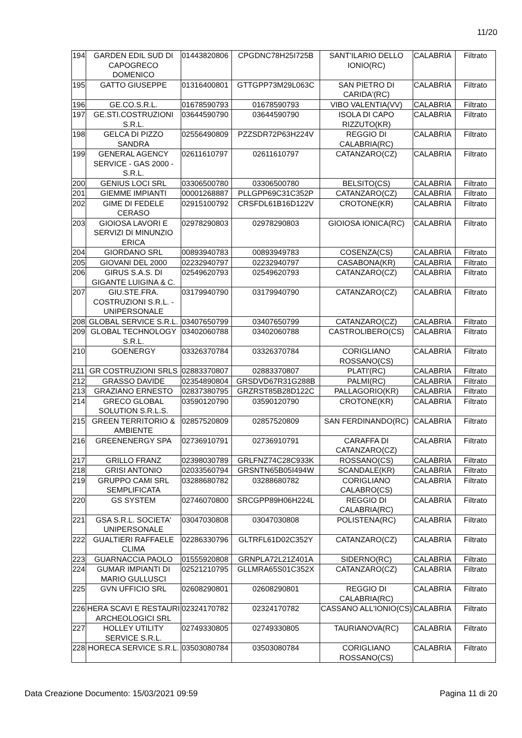11/20
| 194 | GARDEN EDIL SUD DI CAPOGRECO DOMENICO | 01443820806 | CPGDNC78H25I725B | SANT'ILARIO DELLO IONIO(RC) | CALABRIA | Filtrato |
| 195 | GATTO GIUSEPPE | 01316400801 | GTTGPP73M29L063C | SAN PIETRO DI CARIDA'(RC) | CALABRIA | Filtrato |
| 196 | GE.CO.S.R.L. | 01678590793 | 01678590793 | VIBO VALENTIA(VV) | CALABRIA | Filtrato |
| 197 | GE.STI.COSTRUZIONI S.R.L. | 03644590790 | 03644590790 | ISOLA DI CAPO RIZZUTO(KR) | CALABRIA | Filtrato |
| 198 | GELCA DI PIZZO SANDRA | 02556490809 | PZZSDR72P63H224V | REGGIO DI CALABRIA(RC) | CALABRIA | Filtrato |
| 199 | GENERAL AGENCY SERVICE - GAS 2000 - S.R.L. | 02611610797 | 02611610797 | CATANZARO(CZ) | CALABRIA | Filtrato |
| 200 | GENIUS LOCI SRL | 03306500780 | 03306500780 | BELSITO(CS) | CALABRIA | Filtrato |
| 201 | GIEMME IMPIANTI | 00001268887 | PLLGPP69C31C352P | CATANZARO(CZ) | CALABRIA | Filtrato |
| 202 | GIME DI FEDELE CERASO | 02915100792 | CRSFDL61B16D122V | CROTONE(KR) | CALABRIA | Filtrato |
| 203 | GIOIOSA LAVORI E SERVIZI DI MINUNZIO ERICA | 02978290803 | 02978290803 | GIOIOSA IONICA(RC) | CALABRIA | Filtrato |
| 204 | GIORDANO SRL | 00893940783 | 00893949783 | COSENZA(CS) | CALABRIA | Filtrato |
| 205 | GIOVANI DEL 2000 | 02232940797 | 02232940797 | CASABONA(KR) | CALABRIA | Filtrato |
| 206 | GIRUS S.A.S. DI GIGANTE LUIGINA & C. | 02549620793 | 02549620793 | CATANZARO(CZ) | CALABRIA | Filtrato |
| 207 | GIU.STE.FRA. COSTRUZIONI S.R.L. - UNIPERSONALE | 03179940790 | 03179940790 | CATANZARO(CZ) | CALABRIA | Filtrato |
| 208 | GLOBAL SERVICE S.R.L. | 03407650799 | 03407650799 | CATANZARO(CZ) | CALABRIA | Filtrato |
| 209 | GLOBAL TECHNOLOGY S.R.L. | 03402060788 | 03402060788 | CASTROLIBERO(CS) | CALABRIA | Filtrato |
| 210 | GOENERGY | 03326370784 | 03326370784 | CORIGLIANO ROSSANO(CS) | CALABRIA | Filtrato |
| 211 | GR COSTRUZIONI SRLS | 02883370807 | 02883370807 | PLATI'(RC) | CALABRIA | Filtrato |
| 212 | GRASSO DAVIDE | 02354890804 | GRSDVD67R31G288B | PALMI(RC) | CALABRIA | Filtrato |
| 213 | GRAZIANO ERNESTO | 02837380795 | GRZRST85B28D122C | PALLAGORIO(KR) | CALABRIA | Filtrato |
| 214 | GRECO GLOBAL SOLUTION S.R.L.S. | 03590120790 | 03590120790 | CROTONE(KR) | CALABRIA | Filtrato |
| 215 | GREEN TERRITORIO & AMBIENTE | 02857520809 | 02857520809 | SAN FERDINANDO(RC) | CALABRIA | Filtrato |
| 216 | GREENENERGY SPA | 02736910791 | 02736910791 | CARAFFA DI CATANZARO(CZ) | CALABRIA | Filtrato |
| 217 | GRILLO FRANZ | 02398030789 | GRLFNZ74C28C933K | ROSSANO(CS) | CALABRIA | Filtrato |
| 218 | GRISI ANTONIO | 02033560794 | GRSNTN65B05I494W | SCANDALE(KR) | CALABRIA | Filtrato |
| 219 | GRUPPO CAMI SRL SEMPLIFICATA | 03288680782 | 03288680782 | CORIGLIANO CALABRO(CS) | CALABRIA | Filtrato |
| 220 | GS SYSTEM | 02746070800 | SRCGPP89H06H224L | REGGIO DI CALABRIA(RC) | CALABRIA | Filtrato |
| 221 | GSA S.R.L. SOCIETA' UNIPERSONALE | 03047030808 | 03047030808 | POLISTENA(RC) | CALABRIA | Filtrato |
| 222 | GUALTIERI RAFFAELE CLIMA | 02286330796 | GLTRFL61D02C352Y | CATANZARO(CZ) | CALABRIA | Filtrato |
| 223 | GUARNACCIA PAOLO | 01555920808 | GRNPLA72L21Z401A | SIDERNO(RC) | CALABRIA | Filtrato |
| 224 | GUMAR IMPIANTI DI MARIO GULLUSCI | 02521210795 | GLLMRA65S01C352X | CATANZARO(CZ) | CALABRIA | Filtrato |
| 225 | GVN UFFICIO SRL | 02608290801 | 02608290801 | REGGIO DI CALABRIA(RC) | CALABRIA | Filtrato |
| 226 | HERA SCAVI E RESTAURI ARCHEOLOGICI SRL | 02324170782 | 02324170782 | CASSANO ALL'IONIO(CS) | CALABRIA | Filtrato |
| 227 | HOLLEY UTILITY SERVICE S.R.L. | 02749330805 | 02749330805 | TAURIANOVA(RC) | CALABRIA | Filtrato |
| 228 | HORECA SERVICE S.R.L. | 03503080784 | 03503080784 | CORIGLIANO ROSSANO(CS) | CALABRIA | Filtrato |
Data Creazione Documento: 15/03/2021 09:59 Pagina 11 di 20